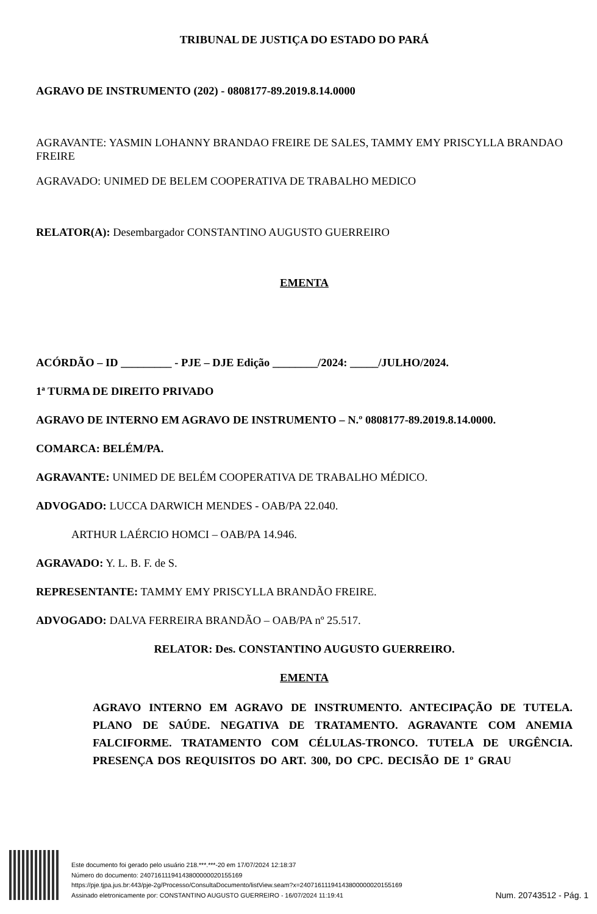TRIBUNAL DE JUSTIÇA DO ESTADO DO PARÁ
AGRAVO DE INSTRUMENTO (202) - 0808177-89.2019.8.14.0000
AGRAVANTE: YASMIN LOHANNY BRANDAO FREIRE DE SALES, TAMMY EMY PRISCYLLA BRANDAO FREIRE
AGRAVADO: UNIMED DE BELEM COOPERATIVA DE TRABALHO MEDICO
RELATOR(A): Desembargador CONSTANTINO AUGUSTO GUERREIRO
EMENTA
ACÓRDÃO – ID _________ - PJE – DJE Edição ________/2024: _____/JULHO/2024.
1ª TURMA DE DIREITO PRIVADO
AGRAVO DE INTERNO EM AGRAVO DE INSTRUMENTO – N.º 0808177-89.2019.8.14.0000.
COMARCA: BELÉM/PA.
AGRAVANTE: UNIMED DE BELÉM COOPERATIVA DE TRABALHO MÉDICO.
ADVOGADO: LUCCA DARWICH MENDES - OAB/PA 22.040.
ARTHUR LAÉRCIO HOMCI – OAB/PA 14.946.
AGRAVADO: Y. L. B. F. de S.
REPRESENTANTE: TAMMY EMY PRISCYLLA BRANDÃO FREIRE.
ADVOGADO: DALVA FERREIRA BRANDÃO – OAB/PA nº 25.517.
RELATOR: Des. CONSTANTINO AUGUSTO GUERREIRO.
EMENTA
AGRAVO INTERNO EM AGRAVO DE INSTRUMENTO. ANTECIPAÇÃO DE TUTELA. PLANO DE SAÚDE. NEGATIVA DE TRATAMENTO. AGRAVANTE COM ANEMIA FALCIFORME. TRATAMENTO COM CÉLULAS-TRONCO. TUTELA DE URGÊNCIA. PRESENÇA DOS REQUISITOS DO ART. 300, DO CPC. DECISÃO DE 1º GRAU
Este documento foi gerado pelo usuário 218.***.***-20 em 17/07/2024 12:18:37
Número do documento: 24071611194143800000020155169
https://pje.tjpa.jus.br:443/pje-2g/Processo/ConsultaDocumento/listView.seam?x=24071611194143800000020155169
Assinado eletronicamente por: CONSTANTINO AUGUSTO GUERREIRO - 16/07/2024 11:19:41
Num. 20743512 - Pág. 1